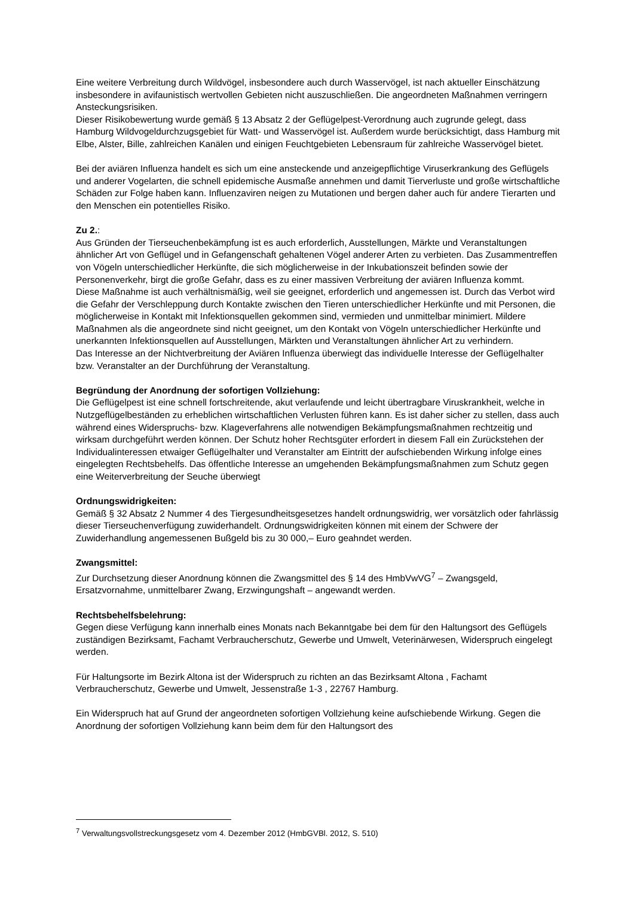Eine weitere Verbreitung durch Wildvögel, insbesondere auch durch Wasservögel, ist nach aktueller Einschätzung insbesondere in avifaunistisch wertvollen Gebieten nicht auszuschließen. Die angeordneten Maßnahmen verringern Ansteckungsrisiken.
Dieser Risikobewertung wurde gemäß § 13 Absatz 2 der Geflügelpest-Verordnung auch zugrunde gelegt, dass Hamburg Wildvogeldurchzugsgebiet für Watt- und Wasservögel ist. Außerdem wurde berücksichtigt, dass Hamburg mit Elbe, Alster, Bille, zahlreichen Kanälen und einigen Feuchtgebieten Lebensraum für zahlreiche Wasservögel bietet.
Bei der aviären Influenza handelt es sich um eine ansteckende und anzeigepflichtige Viruserkrankung des Geflügels und anderer Vogelarten, die schnell epidemische Ausmaße annehmen und damit Tierverluste und große wirtschaftliche Schäden zur Folge haben kann. Influenzaviren neigen zu Mutationen und bergen daher auch für andere Tierarten und den Menschen ein potentielles Risiko.
Zu 2.:
Aus Gründen der Tierseuchenbekämpfung ist es auch erforderlich, Ausstellungen, Märkte und Veranstaltungen ähnlicher Art von Geflügel und in Gefangenschaft gehaltenen Vögel anderer Arten zu verbieten. Das Zusammentreffen von Vögeln unterschiedlicher Herkünfte, die sich möglicherweise in der Inkubationszeit befinden sowie der Personenverkehr, birgt die große Gefahr, dass es zu einer massiven Verbreitung der aviären Influenza kommt.
Diese Maßnahme ist auch verhältnismäßig, weil sie geeignet, erforderlich und angemessen ist. Durch das Verbot wird die Gefahr der Verschleppung durch Kontakte zwischen den Tieren unterschiedlicher Herkünfte und mit Personen, die möglicherweise in Kontakt mit Infektionsquellen gekommen sind, vermieden und unmittelbar minimiert. Mildere Maßnahmen als die angeordnete sind nicht geeignet, um den Kontakt von Vögeln unterschiedlicher Herkünfte und unerkannten Infektionsquellen auf Ausstellungen, Märkten und Veranstaltungen ähnlicher Art zu verhindern.
Das Interesse an der Nichtverbreitung der Aviären Influenza überwiegt das individuelle Interesse der Geflügelhalter bzw. Veranstalter an der Durchführung der Veranstaltung.
Begründung der Anordnung der sofortigen Vollziehung:
Die Geflügelpest ist eine schnell fortschreitende, akut verlaufende und leicht übertragbare Viruskrankheit, welche in Nutzgeflügelbeständen zu erheblichen wirtschaftlichen Verlusten führen kann. Es ist daher sicher zu stellen, dass auch während eines Widerspruchs- bzw. Klageverfahrens alle notwendigen Bekämpfungsmaßnahmen rechtzeitig und wirksam durchgeführt werden können. Der Schutz hoher Rechtsgüter erfordert in diesem Fall ein Zurückstehen der Individualinteressen etwaiger Geflügelhalter und Veranstalter am Eintritt der aufschiebenden Wirkung infolge eines eingelegten Rechtsbehelfs. Das öffentliche Interesse an umgehenden Bekämpfungsmaßnahmen zum Schutz gegen eine Weiterverbreitung der Seuche überwiegt
Ordnungswidrigkeiten:
Gemäß § 32 Absatz 2 Nummer 4 des Tiergesundheitsgesetzes handelt ordnungswidrig, wer vorsätzlich oder fahrlässig dieser Tierseuchenverfügung zuwiderhandelt. Ordnungswidrigkeiten können mit einem der Schwere der Zuwiderhandlung angemessenen Bußgeld bis zu 30 000,– Euro geahndet werden.
Zwangsmittel:
Zur Durchsetzung dieser Anordnung können die Zwangsmittel des § 14 des HmbVwVG<sup>7</sup> – Zwangsgeld, Ersatzvornahme, unmittelbarer Zwang, Erzwingungshaft – angewandt werden.
Rechtsbehelfsbelehrung:
Gegen diese Verfügung kann innerhalb eines Monats nach Bekanntgabe bei dem für den Haltungsort des Geflügels zuständigen Bezirksamt, Fachamt Verbraucherschutz, Gewerbe und Umwelt, Veterinärwesen, Widerspruch eingelegt werden.
Für Haltungsorte im Bezirk Altona ist der Widerspruch zu richten an das Bezirksamt Altona , Fachamt Verbraucherschutz, Gewerbe und Umwelt, Jessenstraße 1-3 , 22767 Hamburg.
Ein Widerspruch hat auf Grund der angeordneten sofortigen Vollziehung keine aufschiebende Wirkung. Gegen die Anordnung der sofortigen Vollziehung kann beim dem für den Haltungsort des
<sup>7</sup> Verwaltungsvollstreckungsgesetz vom 4. Dezember 2012 (HmbGVBl. 2012, S. 510)